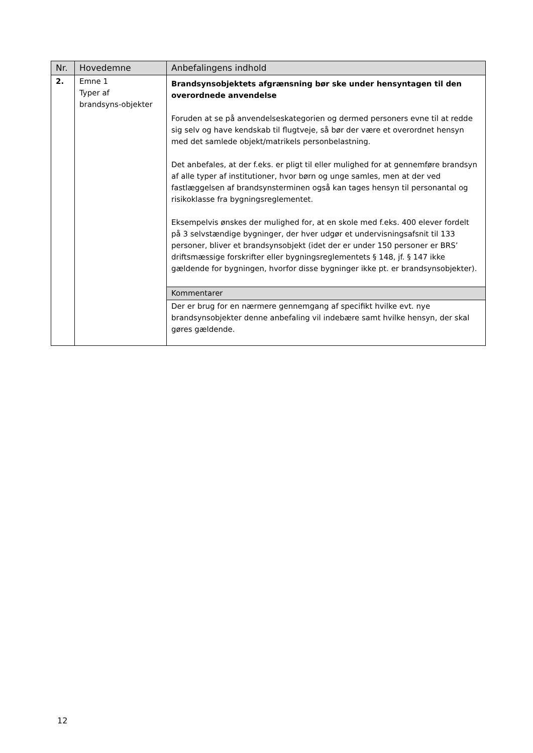| Nr. | Hovedemne | Anbefalingens indhold |
| --- | --- | --- |
| 2. | Emne 1 Typer af brandsyns-objekter | Brandsynsobjektets afgrænsning bør ske under hensyntagen til den overordnede anvendelse Foruden at se på anvendelseskategorien og dermed personers evne til at redde sig selv og have kendskab til flugtveje, så bør der være et overordnet hensyn med det samlede objekt/matrikels personbelastning. Det anbefales, at der f.eks. er pligt til eller mulighed for at gennemføre brandsyn af alle typer af institutioner, hvor børn og unge samles, men at der ved fastlæggelsen af brandsynsterminen også kan tages hensyn til personantal og risikoklasse fra bygningsreglementet. Eksempelvis ønskes der mulighed for, at en skole med f.eks. 400 elever fordelt på 3 selvstændige bygninger, der hver udgør et undervisningsafsnit til 133 personer, bliver et brandsynsobjekt (idet der er under 150 personer er BRS’ driftsmæssige forskrifter eller bygningsreglementets § 148, jf. § 147 ikke gældende for bygningen, hvorfor disse bygninger ikke pt. er brandsynsobjekter). |
| | | Kommentarer |
| | | Der er brug for en nærmere gennemgang af specifikt hvilke evt. nye brandsynsobjekter denne anbefaling vil indebære samt hvilke hensyn, der skal gøres gældende. |
12